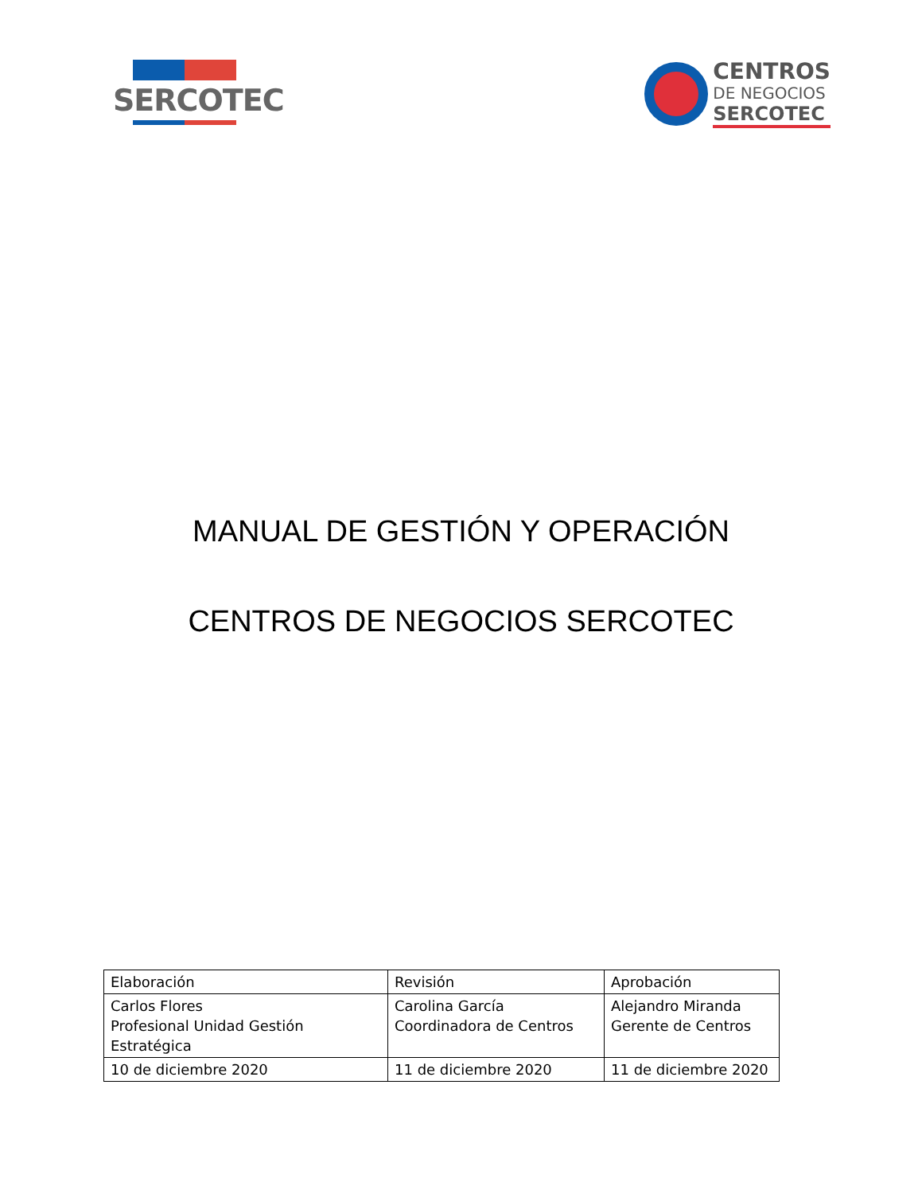SERCOTEC
CENTROS
DE NEGOCIOS
SERCOTEC
MANUAL DE GESTIÓN Y OPERACIÓN
CENTROS DE NEGOCIOS SERCOTEC
| Elaboración | Revisión | Aprobación |
| Carlos Flores Profesional Unidad Gestión Estratégica | Carolina García Coordinadora de Centros | Alejandro Miranda Gerente de Centros |
| 10 de diciembre 2020 | 11 de diciembre 2020 | 11 de diciembre 2020 |